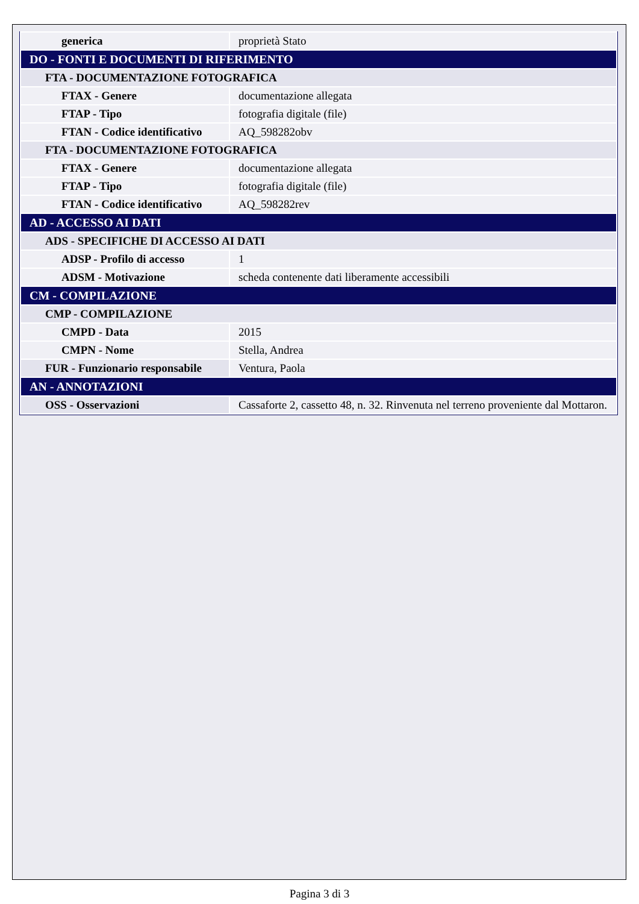| generica | proprietà Stato |
| DO - FONTI E DOCUMENTI DI RIFERIMENTO | |
| FTA - DOCUMENTAZIONE FOTOGRAFICA | |
| FTAX - Genere | documentazione allegata |
| FTAP - Tipo | fotografia digitale (file) |
| FTAN - Codice identificativo | AQ_598282obv |
| FTA - DOCUMENTAZIONE FOTOGRAFICA | |
| FTAX - Genere | documentazione allegata |
| FTAP - Tipo | fotografia digitale (file) |
| FTAN - Codice identificativo | AQ_598282rev |
| AD - ACCESSO AI DATI | |
| ADS - SPECIFICHE DI ACCESSO AI DATI | |
| ADSP - Profilo di accesso | 1 |
| ADSM - Motivazione | scheda contenente dati liberamente accessibili |
| CM - COMPILAZIONE | |
| CMP - COMPILAZIONE | |
| CMPD - Data | 2015 |
| CMPN - Nome | Stella, Andrea |
| FUR - Funzionario responsabile | Ventura, Paola |
| AN - ANNOTAZIONI | |
| OSS - Osservazioni | Cassaforte 2, cassetto 48, n. 32. Rinvenuta nel terreno proveniente dal Mottaron. |
Pagina 3 di 3